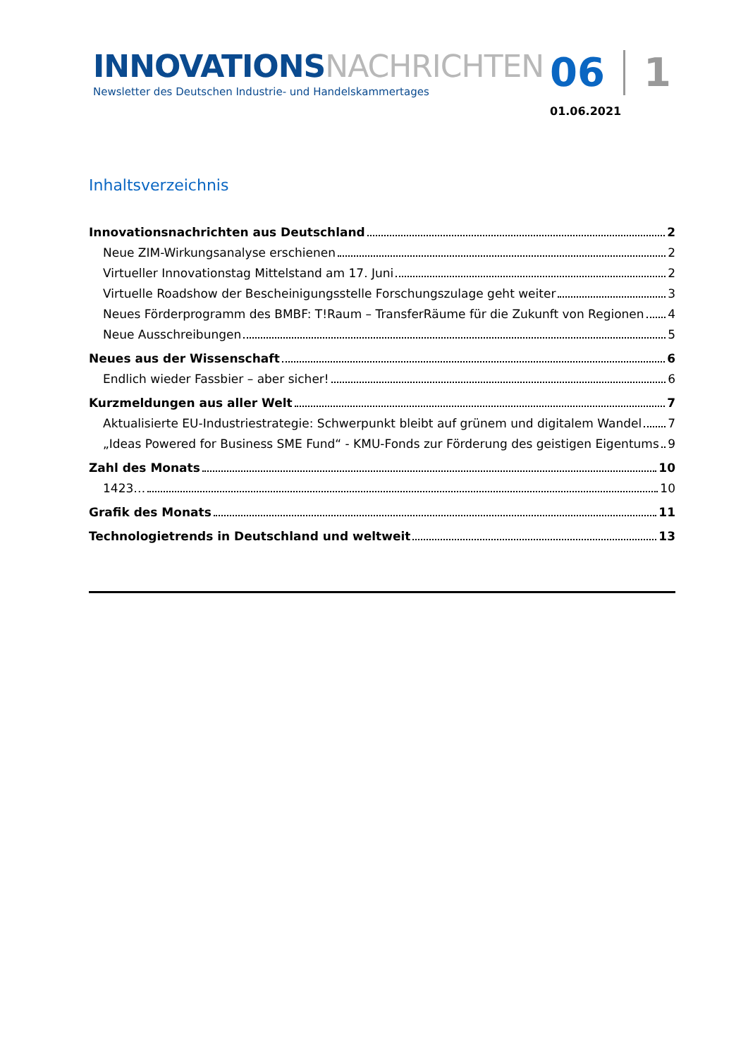INNOVATIONSNACHRICHTEN
Newsletter des Deutschen Industrie- und Handelskammertages
06 1
01.06.2021
Inhaltsverzeichnis
Innovationsnachrichten aus Deutschland 2
Neue ZIM-Wirkungsanalyse erschienen 2
Virtueller Innovationstag Mittelstand am 17. Juni 2
Virtuelle Roadshow der Bescheinigungsstelle Forschungszulage geht weiter 3
Neues Förderprogramm des BMBF: T!Raum – TransferRäume für die Zukunft von Regionen 4
Neue Ausschreibungen 5
Neues aus der Wissenschaft 6
Endlich wieder Fassbier – aber sicher! 6
Kurzmeldungen aus aller Welt 7
Aktualisierte EU-Industriestrategie: Schwerpunkt bleibt auf grünem und digitalem Wandel 7
„Ideas Powered for Business SME Fund“ - KMU-Fonds zur Förderung des geistigen Eigentums 9
Zahl des Monats 10
1423… 10
Grafik des Monats 11
Technologietrends in Deutschland und weltweit 13